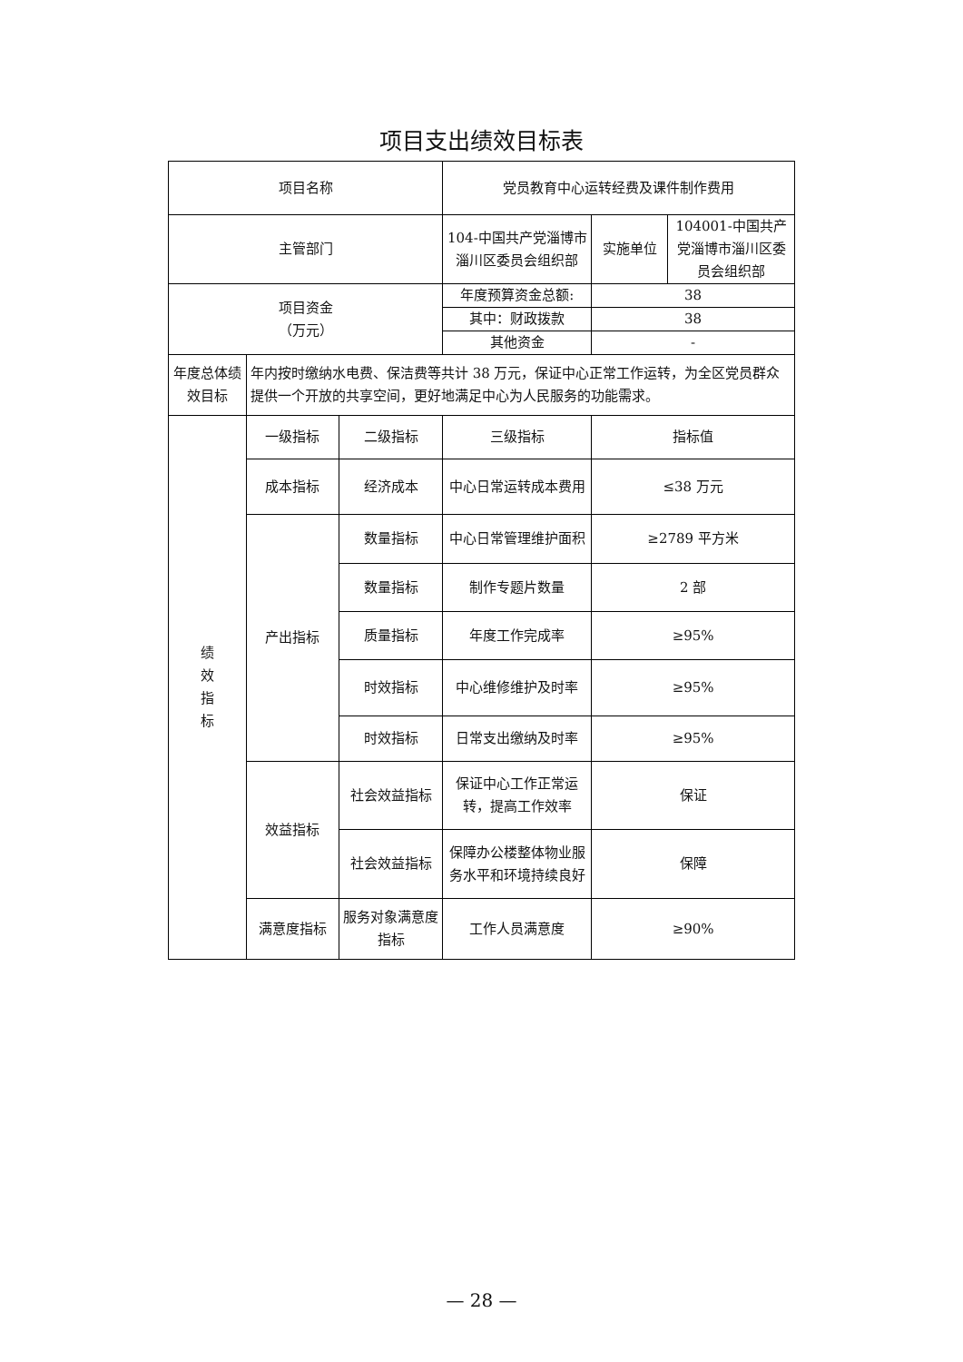项目支出绩效目标表
| 项目名称 | | | 党员教育中心运转经费及课件制作费用 | | |
| 主管部门 | | | 104-中国共产党淄博市淄川区委员会组织部 | 实施单位 | 104001-中国共产党淄博市淄川区委员会组织部 |
| 项目资金 （万元） | | | 年度预算资金总额: | 38 | |
| | | | 其中：财政拨款 | 38 | |
| | | | 其他资金 | - | |
| 年度总体绩效目标 | 年内按时缴纳水电费、保洁费等共计 38 万元，保证中心正常工作运转，为全区党员群众提供一个开放的共享空间，更好地满足中心为人民服务的功能需求。 | | | | |
| 绩 效 指 标 | 一级指标 | 二级指标 | 三级指标 | 指标值 | |
| | 成本指标 | 经济成本 | 中心日常运转成本费用 | ≤38 万元 | |
| | 产出指标 | 数量指标 | 中心日常管理维护面积 | ≥2789 平方米 | |
| | | 数量指标 | 制作专题片数量 | 2 部 | |
| | | 质量指标 | 年度工作完成率 | ≥95% | |
| | | 时效指标 | 中心维修维护及时率 | ≥95% | |
| | | 时效指标 | 日常支出缴纳及时率 | ≥95% | |
| | 效益指标 | 社会效益指标 | 保证中心工作正常运转，提高工作效率 | 保证 | |
| | | 社会效益指标 | 保障办公楼整体物业服务水平和环境持续良好 | 保障 | |
| | 满意度指标 | 服务对象满意度指标 | 工作人员满意度 | ≥90% | |
— 28 —